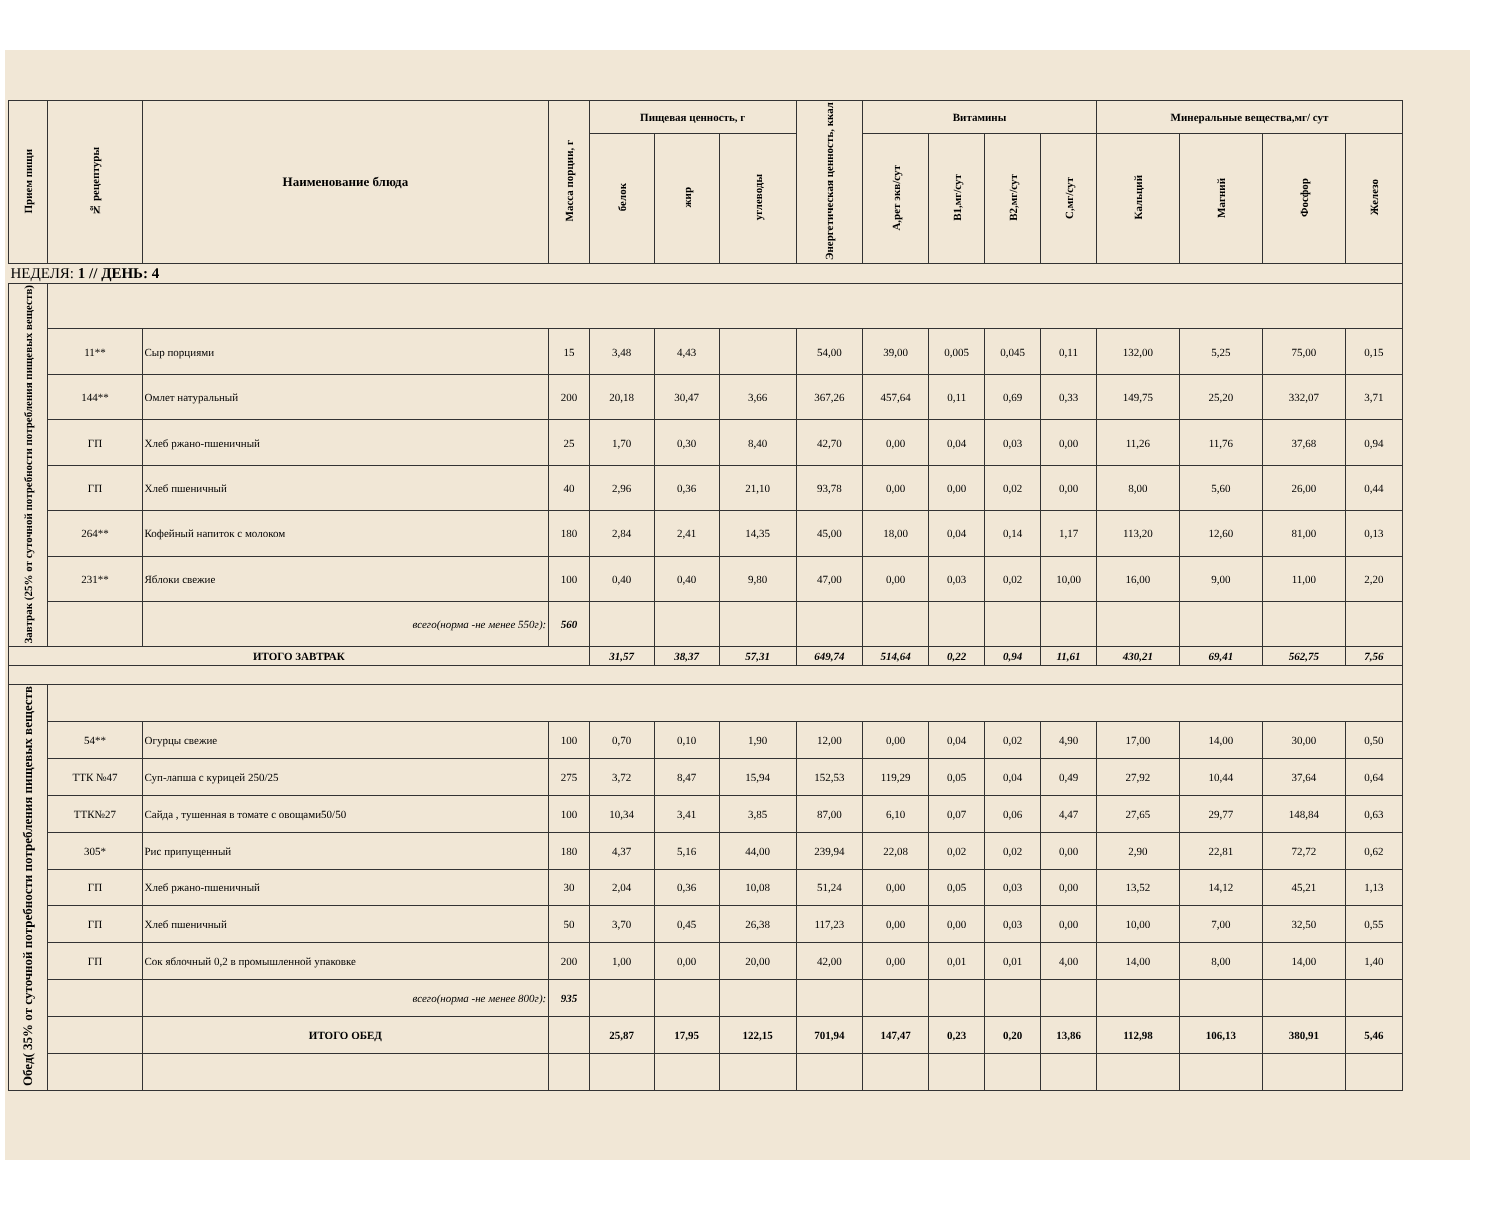| Прием пищи | № рецептуры | Наименование блюда | Масса порции, г | Пищевая ценность, г | | | Энергетическая ценность, ккал | Витамины | | | | Минеральные вещества,мг/ сут | | | |
| --- | --- | --- | --- | --- | --- | --- | --- | --- | --- | --- | --- | --- | --- | --- | --- |
| | | | | белок | жир | углеводы | | А,рет экв/сут | В1,мг/сут | В2,мг/сут | С,мг/сут | Кальций | Магний | Фосфор | Железо |
| НЕДЕЛЯ: 1 // ДЕНЬ: 4 | | | | | | | | | | | | | | | |
| Завтрак (25% от суточной потребности потребления пищевых веществ) | | | | | | | | | | | | | | | |
| | 11** | Сыр порциями | 15 | 3,48 | 4,43 | | 54,00 | 39,00 | 0,005 | 0,045 | 0,11 | 132,00 | 5,25 | 75,00 | 0,15 |
| | 144** | Омлет натуральный | 200 | 20,18 | 30,47 | 3,66 | 367,26 | 457,64 | 0,11 | 0,69 | 0,33 | 149,75 | 25,20 | 332,07 | 3,71 |
| | ГП | Хлеб ржано-пшеничный | 25 | 1,70 | 0,30 | 8,40 | 42,70 | 0,00 | 0,04 | 0,03 | 0,00 | 11,26 | 11,76 | 37,68 | 0,94 |
| | ГП | Хлеб пшеничный | 40 | 2,96 | 0,36 | 21,10 | 93,78 | 0,00 | 0,00 | 0,02 | 0,00 | 8,00 | 5,60 | 26,00 | 0,44 |
| | 264** | Кофейный напиток с молоком | 180 | 2,84 | 2,41 | 14,35 | 45,00 | 18,00 | 0,04 | 0,14 | 1,17 | 113,20 | 12,60 | 81,00 | 0,13 |
| | 231** | Яблоки свежие | 100 | 0,40 | 0,40 | 9,80 | 47,00 | 0,00 | 0,03 | 0,02 | 10,00 | 16,00 | 9,00 | 11,00 | 2,20 |
| | | всего(норма -не менее 550г): | 560 | | | | | | | | | | | | |
| ИТОГО ЗАВТРАК | | | | 31,57 | 38,37 | 57,31 | 649,74 | 514,64 | 0,22 | 0,94 | 11,61 | 430,21 | 69,41 | 562,75 | 7,56 |
| Обед( 35% от суточной потребности потребления пищевых веществ | | | | | | | | | | | | | | | |
| | 54** | Огурцы свежие | 100 | 0,70 | 0,10 | 1,90 | 12,00 | 0,00 | 0,04 | 0,02 | 4,90 | 17,00 | 14,00 | 30,00 | 0,50 |
| | ТТК №47 | Суп-лапша с курицей 250/25 | 275 | 3,72 | 8,47 | 15,94 | 152,53 | 119,29 | 0,05 | 0,04 | 0,49 | 27,92 | 10,44 | 37,64 | 0,64 |
| | ТТК№27 | Сайда , тушенная в томате с овощами50/50 | 100 | 10,34 | 3,41 | 3,85 | 87,00 | 6,10 | 0,07 | 0,06 | 4,47 | 27,65 | 29,77 | 148,84 | 0,63 |
| | 305* | Рис припущенный | 180 | 4,37 | 5,16 | 44,00 | 239,94 | 22,08 | 0,02 | 0,02 | 0,00 | 2,90 | 22,81 | 72,72 | 0,62 |
| | ГП | Хлеб ржано-пшеничный | 30 | 2,04 | 0,36 | 10,08 | 51,24 | 0,00 | 0,05 | 0,03 | 0,00 | 13,52 | 14,12 | 45,21 | 1,13 |
| | ГП | Хлеб пшеничный | 50 | 3,70 | 0,45 | 26,38 | 117,23 | 0,00 | 0,00 | 0,03 | 0,00 | 10,00 | 7,00 | 32,50 | 0,55 |
| | ГП | Сок яблочный 0,2 в промышленной упаковке | 200 | 1,00 | 0,00 | 20,00 | 42,00 | 0,00 | 0,01 | 0,01 | 4,00 | 14,00 | 8,00 | 14,00 | 1,40 |
| | | всего(норма -не менее 800г): | 935 | | | | | | | | | | | | |
| | | ИТОГО ОБЕД | | 25,87 | 17,95 | 122,15 | 701,94 | 147,47 | 0,23 | 0,20 | 13,86 | 112,98 | 106,13 | 380,91 | 5,46 |